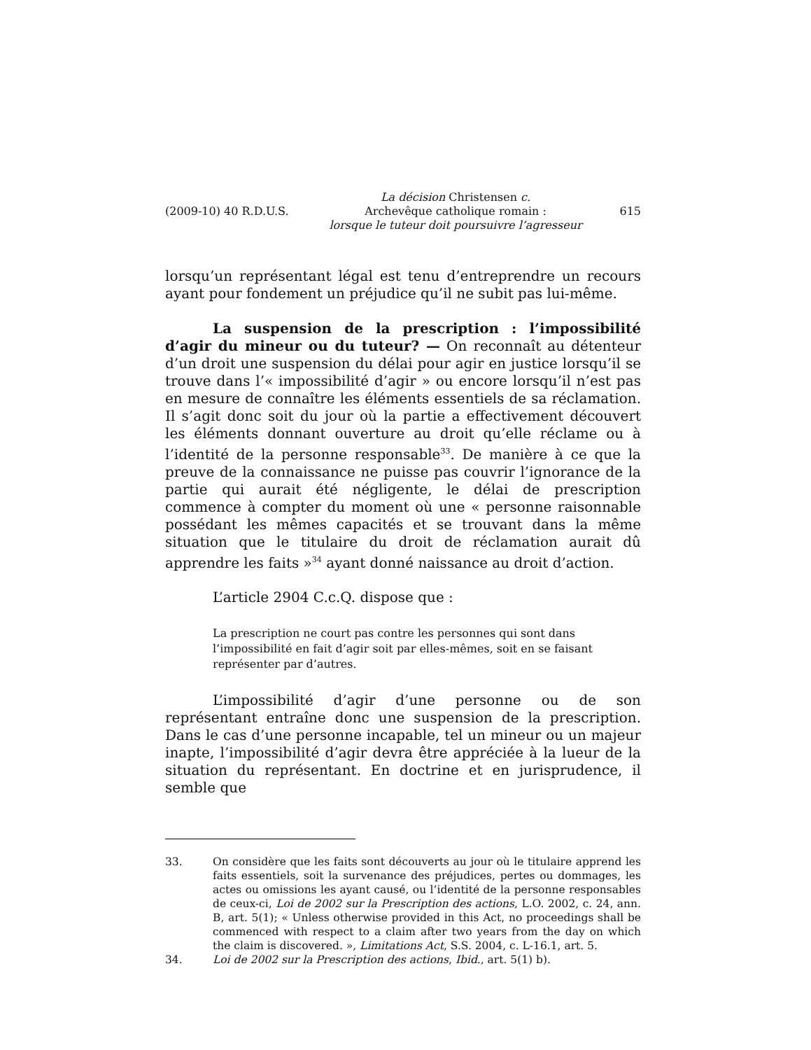(2009-10) 40 R.D.U.S.
La décision Christensen c.
Archevêque catholique romain :
lorsque le tuteur doit poursuivre l’agresseur
615
lorsqu’un représentant légal est tenu d’entreprendre un recours ayant pour fondement un préjudice qu’il ne subit pas lui-même.
La suspension de la prescription : l’impossibilité d’agir du mineur ou du tuteur? — On reconnaît au détenteur d’un droit une suspension du délai pour agir en justice lorsqu’il se trouve dans l’« impossibilité d’agir » ou encore lorsqu’il n’est pas en mesure de connaître les éléments essentiels de sa réclamation. Il s’agit donc soit du jour où la partie a effectivement découvert les éléments donnant ouverture au droit qu’elle réclame ou à l’identité de la personne responsable<sup>33</sup>. De manière à ce que la preuve de la connaissance ne puisse pas couvrir l’ignorance de la partie qui aurait été négligente, le délai de prescription commence à compter du moment où une « personne raisonnable possédant les mêmes capacités et se trouvant dans la même situation que le titulaire du droit de réclamation aurait dû apprendre les faits »<sup>34</sup> ayant donné naissance au droit d’action.
L’article 2904 C.c.Q. dispose que :
La prescription ne court pas contre les personnes qui sont dans l’impossibilité en fait d’agir soit par elles-mêmes, soit en se faisant représenter par d’autres.
L’impossibilité d’agir d’une personne ou de son représentant entraîne donc une suspension de la prescription. Dans le cas d’une personne incapable, tel un mineur ou un majeur inapte, l’impossibilité d’agir devra être appréciée à la lueur de la situation du représentant. En doctrine et en jurisprudence, il semble que
33. On considère que les faits sont découverts au jour où le titulaire apprend les faits essentiels, soit la survenance des préjudices, pertes ou dommages, les actes ou omissions les ayant causé, ou l’identité de la personne responsables de ceux-ci, Loi de 2002 sur la Prescription des actions, L.O. 2002, c. 24, ann. B, art. 5(1); « Unless otherwise provided in this Act, no proceedings shall be commenced with respect to a claim after two years from the day on which the claim is discovered. », Limitations Act, S.S. 2004, c. L-16.1, art. 5.
34. Loi de 2002 sur la Prescription des actions, Ibid., art. 5(1) b).